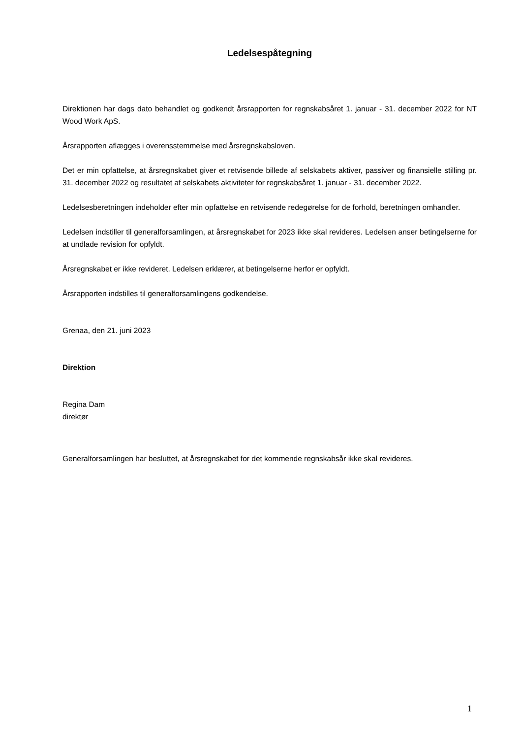Ledelsespåtegning
Direktionen har dags dato behandlet og godkendt årsrapporten for regnskabsåret 1. januar - 31. december 2022 for NT Wood Work ApS.
Årsrapporten aflægges i overensstemmelse med årsregnskabsloven.
Det er min opfattelse, at årsregnskabet giver et retvisende billede af selskabets aktiver, passiver og finansielle stilling pr. 31. december 2022 og resultatet af selskabets aktiviteter for regnskabsåret 1. januar - 31. december 2022.
Ledelsesberetningen indeholder efter min opfattelse en retvisende redegørelse for de forhold, beretningen omhandler.
Ledelsen indstiller til generalforsamlingen, at årsregnskabet for 2023 ikke skal revideres. Ledelsen anser betingelserne for at undlade revision for opfyldt.
Årsregnskabet er ikke revideret. Ledelsen erklærer, at betingelserne herfor er opfyldt.
Årsrapporten indstilles til generalforsamlingens godkendelse.
Grenaa, den 21. juni 2023
Direktion
Regina Dam
direktør
Generalforsamlingen har besluttet, at årsregnskabet for det kommende regnskabsår ikke skal revideres.
1